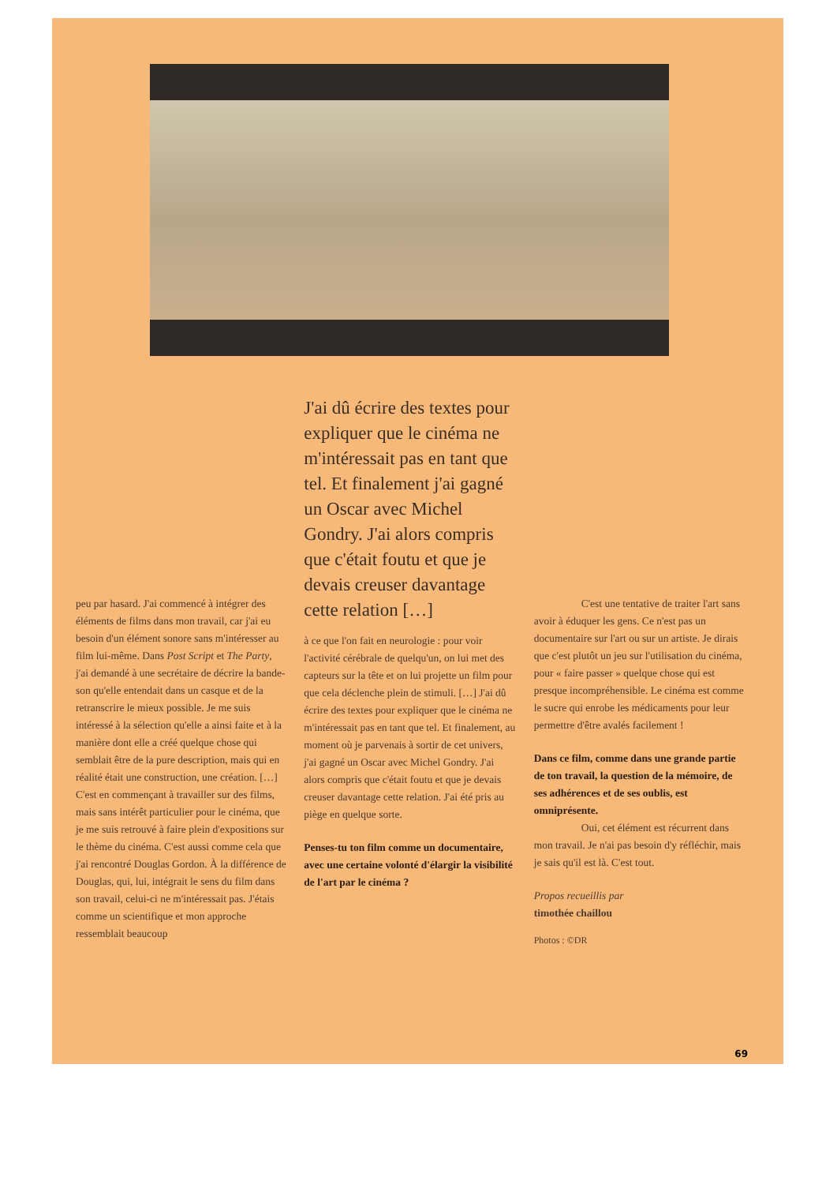peu par hasard. J'ai commencé à intégrer des éléments de films dans mon travail, car j'ai eu besoin d'un élément sonore sans m'intéresser au film lui-même. Dans Post Script et The Party, j'ai demandé à une secrétaire de décrire la bande-son qu'elle entendait dans un casque et de la retranscrire le mieux possible. Je me suis intéressé à la sélection qu'elle a ainsi faite et à la manière dont elle a créé quelque chose qui semblait être de la pure description, mais qui en réalité était une construction, une création. […] C'est en commençant à travailler sur des films, mais sans intérêt particulier pour le cinéma, que je me suis retrouvé à faire plein d'expositions sur le thème du cinéma. C'est aussi comme cela que j'ai rencontré Douglas Gordon. À la différence de Douglas, qui, lui, intégrait le sens du film dans son travail, celui-ci ne m'intéressait pas. J'étais comme un scientifique et mon approche ressemblait beaucoup
J'ai dû écrire des textes pour expliquer que le cinéma ne m'intéressait pas en tant que tel. Et finalement j'ai gagné un Oscar avec Michel Gondry. J'ai alors compris que c'était foutu et que je devais creuser davantage cette relation […]
à ce que l'on fait en neurologie : pour voir l'activité cérébrale de quelqu'un, on lui met des capteurs sur la tête et on lui projette un film pour que cela déclenche plein de stimuli. […] J'ai dû écrire des textes pour expliquer que le cinéma ne m'intéressait pas en tant que tel. Et finalement, au moment où je parvenais à sortir de cet univers, j'ai gagné un Oscar avec Michel Gondry. J'ai alors compris que c'était foutu et que je devais creuser davantage cette relation. J'ai été pris au piège en quelque sorte.
Penses-tu ton film comme un documentaire, avec une certaine volonté d'élargir la visibilité de l'art par le cinéma ?
C'est une tentative de traiter l'art sans avoir à éduquer les gens. Ce n'est pas un documentaire sur l'art ou sur un artiste. Je dirais que c'est plutôt un jeu sur l'utilisation du cinéma, pour « faire passer » quelque chose qui est presque incompréhensible. Le cinéma est comme le sucre qui enrobe les médicaments pour leur permettre d'être avalés facilement !
Dans ce film, comme dans une grande partie de ton travail, la question de la mémoire, de ses adhérences et de ses oublis, est omniprésente.
Oui, cet élément est récurrent dans mon travail. Je n'ai pas besoin d'y réfléchir, mais je sais qu'il est là. C'est tout.
Propos recueillis par
timothée chaillou
Photos : ©DR
69